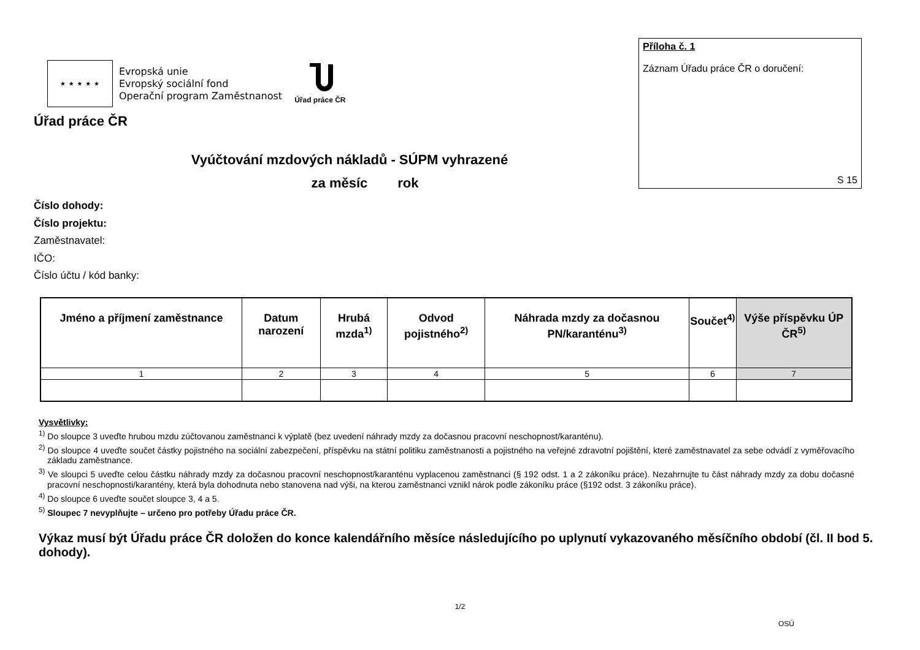★ ★ ★ ★ ★
Evropská unie
Evropský sociální fond
Operační program Zaměstnanost
Úřad práce ČR
Úřad práce ČR
Příloha č. 1
Záznam Úřadu práce ČR o doručení:
S 15
Vyúčtování mzdových nákladů - SÚPM vyhrazené
za měsíc rok
Číslo dohody:
Číslo projektu:
Zaměstnavatel:
IČO:
Číslo účtu / kód banky:
| Jméno a příjmení zaměstnance | Datum narození | Hrubá mzda<sup>1)</sup> | Odvod pojistného<sup>2)</sup> | Náhrada mzdy za dočasnou PN/karanténu<sup>3)</sup> | Součet<sup>4)</sup> | Výše příspěvku ÚP ČR<sup>5)</sup> |
| --- | --- | --- | --- | --- | --- | --- |
| 1 | 2 | 3 | 4 | 5 | 6 | 7 |
Vysvětlivky:
<sup>1)</sup> Do sloupce 3 uveďte hrubou mzdu zúčtovanou zaměstnanci k výplatě (bez uvedení náhrady mzdy za dočasnou pracovní neschopnost/karanténu).
<sup>2)</sup> Do sloupce 4 uveďte součet částky pojistného na sociální zabezpečení, příspěvku na státní politiku zaměstnanosti a pojistného na veřejné zdravotní pojištění, které zaměstnavatel za sebe odvádí z vyměřovacího základu zaměstnance.
<sup>3)</sup> Ve sloupci 5 uveďte celou částku náhrady mzdy za dočasnou pracovní neschopnost/karanténu vyplacenou zaměstnanci (§ 192 odst. 1 a 2 zákoníku práce). Nezahrnujte tu část náhrady mzdy za dobu dočasné pracovní neschopnosti/karantény, která byla dohodnuta nebo stanovena nad výši, na kterou zaměstnanci vznikl nárok podle zákoníku práce (§192 odst. 3 zákoníku práce).
<sup>4)</sup> Do sloupce 6 uveďte součet sloupce 3, 4 a 5.
<sup>5)</sup> Sloupec 7 nevyplňujte – určeno pro potřeby Úřadu práce ČR.
Výkaz musí být Úřadu práce ČR doložen do konce kalendářního měsíce následujícího po uplynutí vykazovaného měsíčního období (čl. II bod 5. dohody).
1/2
OSÚ